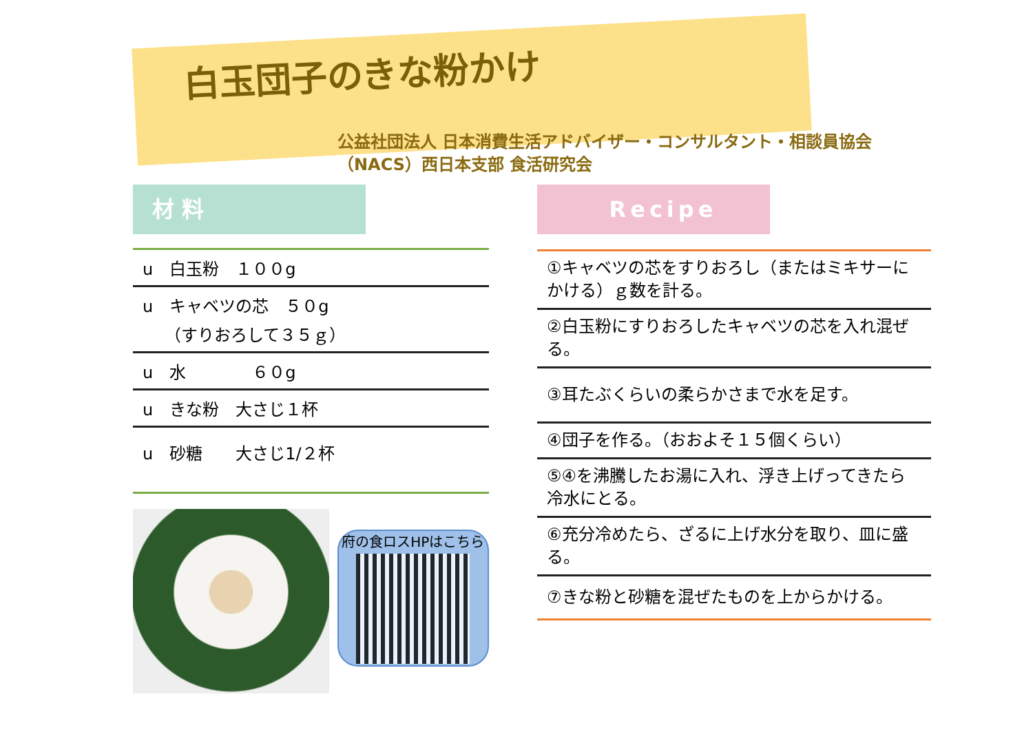白玉団子のきな粉かけ
公益社団法人 日本消費生活アドバイザー・コンサルタント・相談員協会
（NACS）西日本支部 食活研究会
材 料
| u 白玉粉 １００g |
| u キャベツの芯 ５０g （すりおろして３５ｇ） |
| u 水 ６０g |
| u きな粉 大さじ１杯 |
| u 砂糖 大さじ1/２杯 |
府の食ロスHPはこちら
Recipe
| ①キャベツの芯をすりおろし（またはミキサーにかける）ｇ数を計る。 |
| ②白玉粉にすりおろしたキャベツの芯を入れ混ぜる。 |
| ③耳たぶくらいの柔らかさまで水を足す。 |
| ④団子を作る。（おおよそ１５個くらい） |
| ⑤④を沸騰したお湯に入れ、浮き上げってきたら冷水にとる。 |
| ⑥充分冷めたら、ざるに上げ水分を取り、皿に盛る。 |
| ⑦きな粉と砂糖を混ぜたものを上からかける。 |